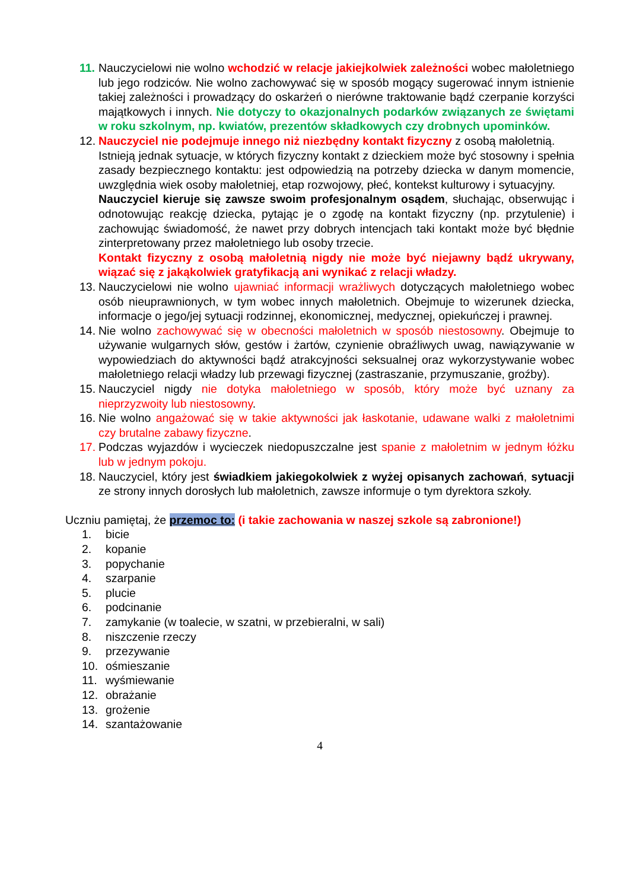11. Nauczycielowi nie wolno wchodzić w relacje jakiejkolwiek zależności wobec małoletniego lub jego rodziców. Nie wolno zachowywać się w sposób mogący sugerować innym istnienie takiej zależności i prowadzący do oskarżeń o nierówne traktowanie bądź czerpanie korzyści majątkowych i innych. Nie dotyczy to okazjonalnych podarków związanych ze świętami w roku szkolnym, np. kwiatów, prezentów składkowych czy drobnych upominków.
12. Nauczyciel nie podejmuje innego niż niezbędny kontakt fizyczny z osobą małoletnią.
Istnieją jednak sytuacje, w których fizyczny kontakt z dzieckiem może być stosowny i spełnia zasady bezpiecznego kontaktu: jest odpowiedzią na potrzeby dziecka w danym momencie, uwzględnia wiek osoby małoletniej, etap rozwojowy, płeć, kontekst kulturowy i sytuacyjny.
Nauczyciel kieruje się zawsze swoim profesjonalnym osądem, słuchając, obserwując i odnotowując reakcję dziecka, pytając je o zgodę na kontakt fizyczny (np. przytulenie) i zachowując świadomość, że nawet przy dobrych intencjach taki kontakt może być błędnie zinterpretowany przez małoletniego lub osoby trzecie.
Kontakt fizyczny z osobą małoletnią nigdy nie może być niejawny bądź ukrywany, wiązać się z jakąkolwiek gratyfikacją ani wynikać z relacji władzy.
13. Nauczycielowi nie wolno ujawniać informacji wrażliwych dotyczących małoletniego wobec osób nieuprawnionych, w tym wobec innych małoletnich. Obejmuje to wizerunek dziecka, informacje o jego/jej sytuacji rodzinnej, ekonomicznej, medycznej, opiekuńczej i prawnej.
14. Nie wolno zachowywać się w obecności małoletnich w sposób niestosowny. Obejmuje to używanie wulgarnych słów, gestów i żartów, czynienie obraźliwych uwag, nawiązywanie w wypowiedziach do aktywności bądź atrakcyjności seksualnej oraz wykorzystywanie wobec małoletniego relacji władzy lub przewagi fizycznej (zastraszanie, przymuszanie, groźby).
15. Nauczyciel nigdy nie dotyka małoletniego w sposób, który może być uznany za nieprzyzwoity lub niestosowny.
16. Nie wolno angażować się w takie aktywności jak łaskotanie, udawane walki z małoletnimi czy brutalne zabawy fizyczne.
17. Podczas wyjazdów i wycieczek niedopuszczalne jest spanie z małoletnim w jednym łóżku lub w jednym pokoju.
18. Nauczyciel, który jest świadkiem jakiegokolwiek z wyżej opisanych zachowań, sytuacji ze strony innych dorosłych lub małoletnich, zawsze informuje o tym dyrektora szkoły.
Uczniu pamiętaj, że przemoc to: (i takie zachowania w naszej szkole są zabronione!)
1. bicie
2. kopanie
3. popychanie
4. szarpanie
5. plucie
6. podcinanie
7. zamykanie (w toalecie, w szatni, w przebieralni, w sali)
8. niszczenie rzeczy
9. przezywanie
10. ośmieszanie
11. wyśmiewanie
12. obrażanie
13. grożenie
14. szantażowanie
4